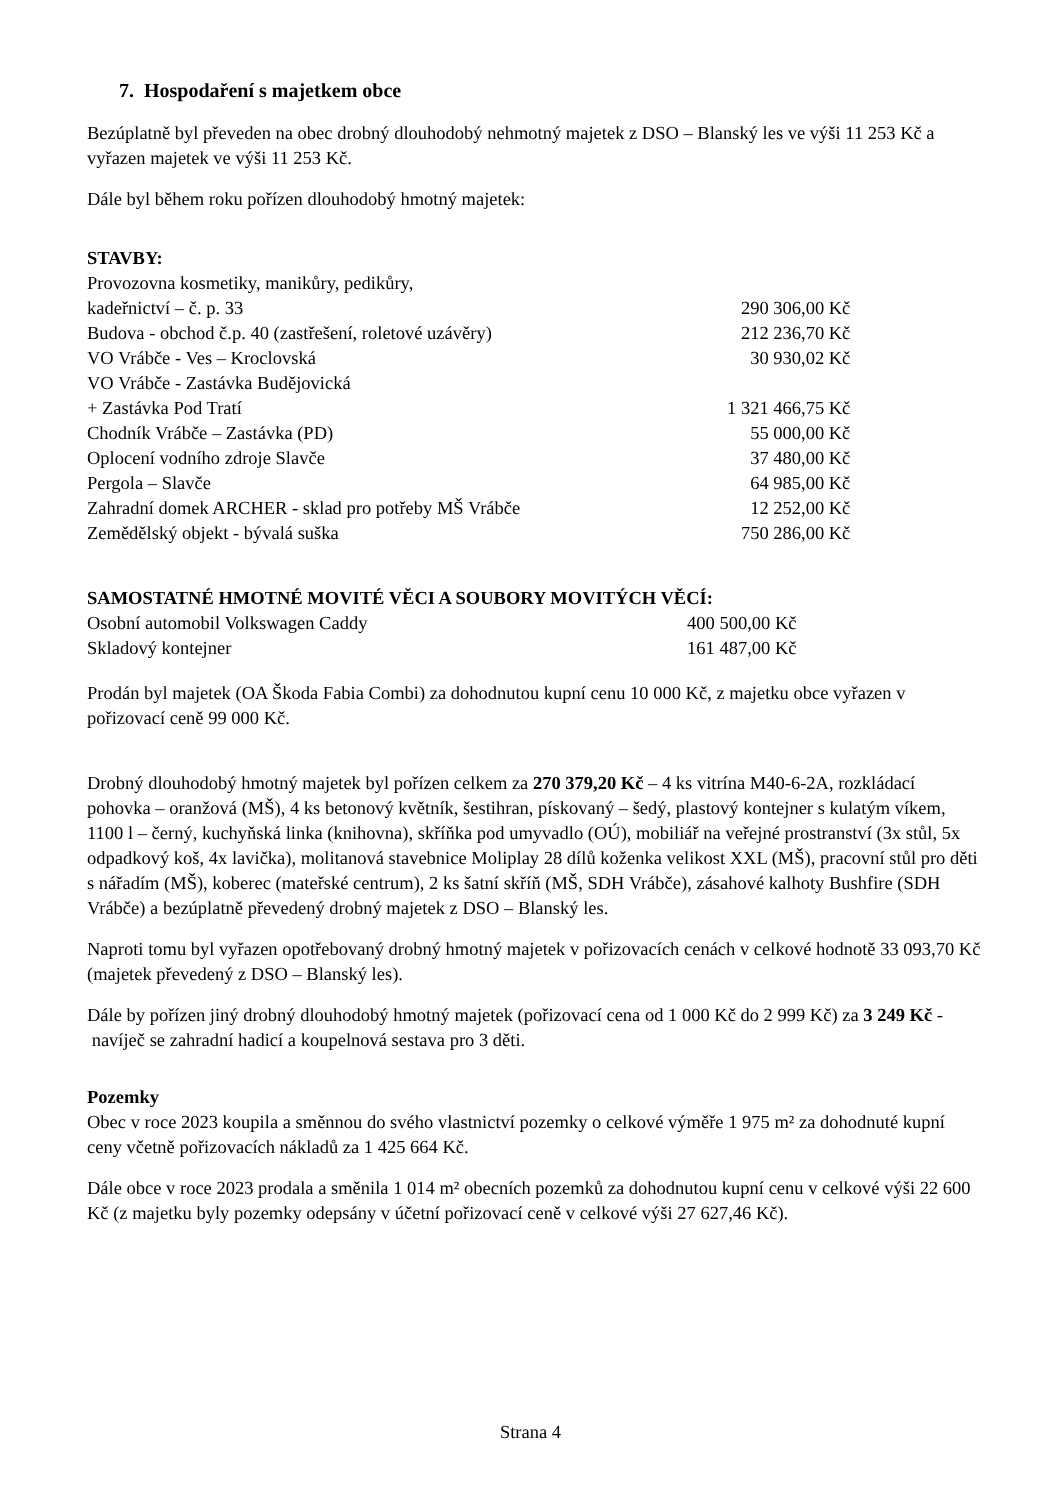7. Hospodaření s majetkem obce
Bezúplatně byl převeden na obec drobný dlouhodobý nehmotný majetek z DSO – Blanský les ve výši 11 253 Kč a vyřazen majetek ve výši 11 253 Kč.
Dále byl během roku pořízen dlouhodobý hmotný majetek:
STAVBY:
| Provozovna kosmetiky, manikůry, pedikůry, | |
| kadeřnictví – č. p. 33 | 290 306,00 Kč |
| Budova - obchod č.p. 40 (zastřešení, roletové uzávěry) | 212 236,70 Kč |
| VO Vrábče - Ves – Kroclovská | 30 930,02 Kč |
| VO Vrábče - Zastávka Budějovická | |
| + Zastávka Pod Tratí | 1 321 466,75 Kč |
| Chodník Vrábče – Zastávka (PD) | 55 000,00 Kč |
| Oplocení vodního zdroje Slavče | 37 480,00 Kč |
| Pergola – Slavče | 64 985,00 Kč |
| Zahradní domek ARCHER - sklad pro potřeby MŠ Vrábče | 12 252,00 Kč |
| Zemědělský objekt - bývalá suška | 750 286,00 Kč |
SAMOSTATNÉ HMOTNÉ MOVITÉ VĚCI A SOUBORY MOVITÝCH VĚCÍ:
| Osobní automobil Volkswagen Caddy | 400 500,00 Kč |
| Skladový kontejner | 161 487,00 Kč |
Prodán byl majetek (OA Škoda Fabia Combi) za dohodnutou kupní cenu 10 000 Kč, z majetku obce vyřazen v pořizovací ceně 99 000 Kč.
Drobný dlouhodobý hmotný majetek byl pořízen celkem za 270 379,20 Kč – 4 ks vitrína M40-6-2A, rozkládací pohovka – oranžová (MŠ), 4 ks betonový květník, šestihran, pískovaný – šedý, plastový kontejner s kulatým víkem, 1100 l – černý, kuchyňská linka (knihovna), skříňka pod umyvadlo (OÚ), mobiliář na veřejné prostranství (3x stůl, 5x odpadkový koš, 4x lavička), molitanová stavebnice Moliplay 28 dílů koženka velikost XXL (MŠ), pracovní stůl pro děti s nářadím (MŠ), koberec (mateřské centrum), 2 ks šatní skříň (MŠ, SDH Vrábče), zásahové kalhoty Bushfire (SDH Vrábče) a bezúplatně převedený drobný majetek z DSO – Blanský les.
Naproti tomu byl vyřazen opotřebovaný drobný hmotný majetek v pořizovacích cenách v celkové hodnotě 33 093,70 Kč (majetek převedený z DSO – Blanský les).
Dále by pořízen jiný drobný dlouhodobý hmotný majetek (pořizovací cena od 1 000 Kč do 2 999 Kč) za 3 249 Kč - navíječ se zahradní hadicí a koupelnová sestava pro 3 děti.
Pozemky
Obec v roce 2023 koupila a směnnou do svého vlastnictví pozemky o celkové výměře 1 975 m² za dohodnuté kupní ceny včetně pořizovacích nákladů za 1 425 664 Kč.
Dále obce v roce 2023 prodala a směnila 1 014 m² obecních pozemků za dohodnutou kupní cenu v celkové výši 22 600 Kč (z majetku byly pozemky odepsány v účetní pořizovací ceně v celkové výši 27 627,46 Kč).
Strana 4